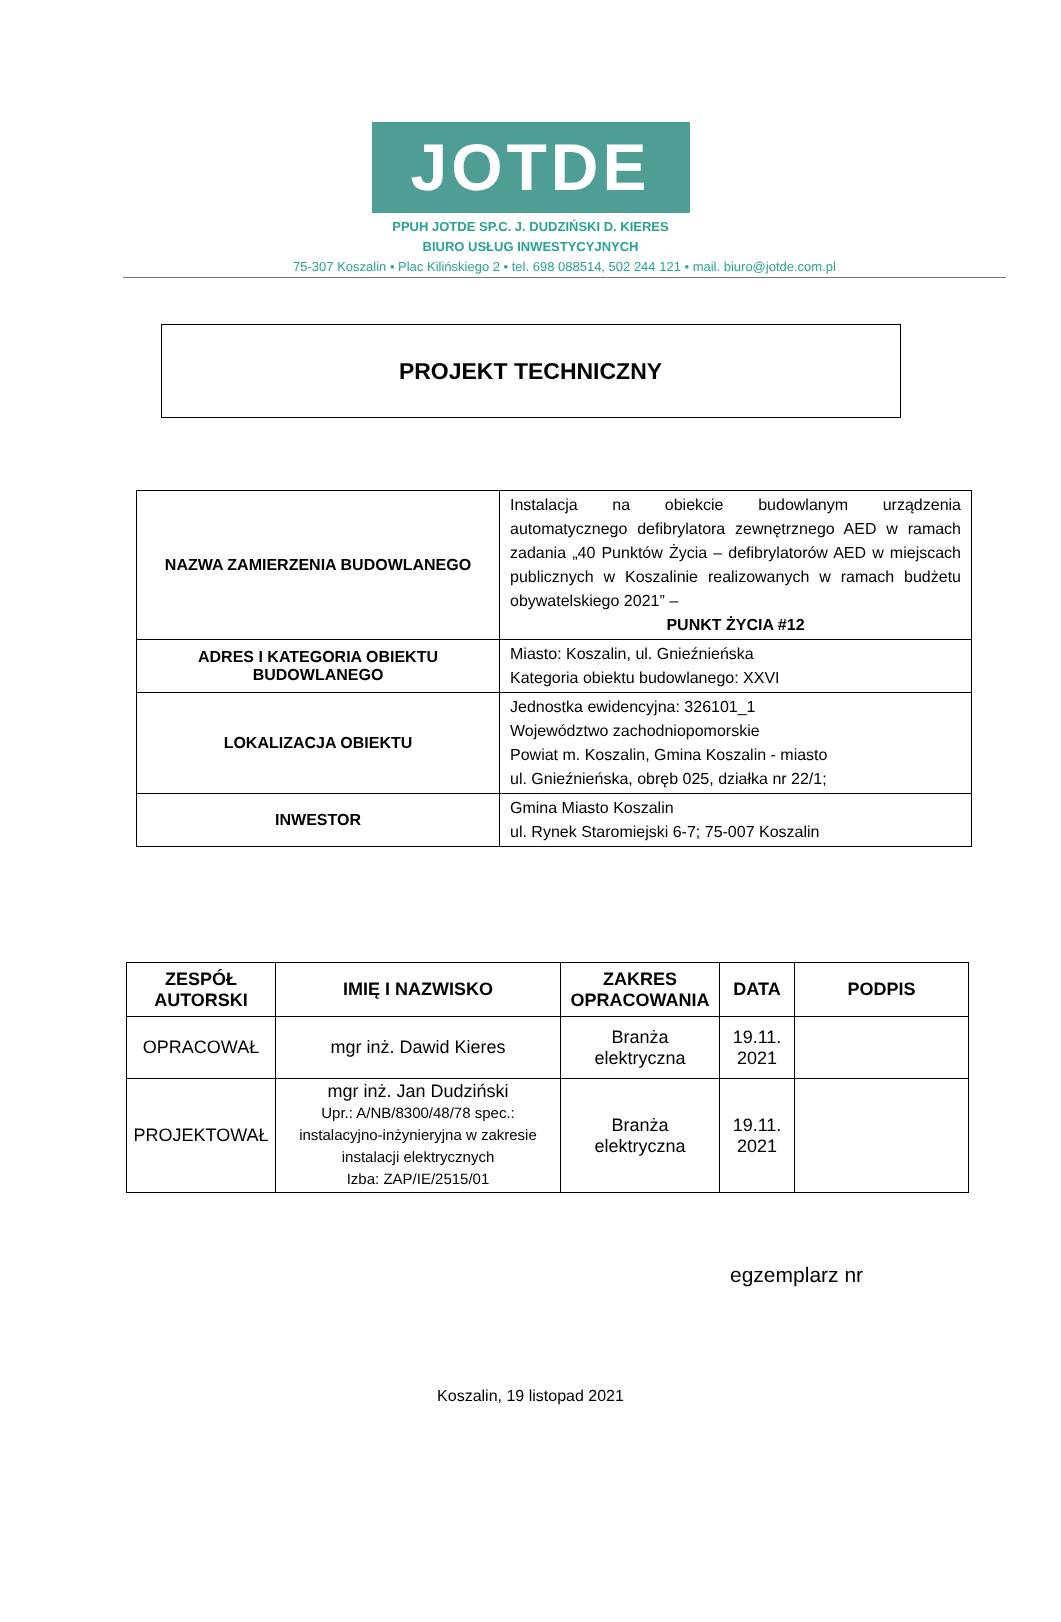JOTDE
PPUH JOTDE SP.C. J. DUDZIŃSKI D. KIERES
BIURO USŁUG INWESTYCYJNYCH
75-307 Koszalin • Plac Kilińskiego 2 • tel. 698 088514, 502 244 121 • mail. biuro@jotde.com.pl
PROJEKT TECHNICZNY
| NAZWA ZAMIERZENIA BUDOWLANEGO | Instalacja na obiekcie budowlanym urządzenia automatycznego defibrylatora zewnętrznego AED w ramach zadania „40 Punktów Życia – defibrylatorów AED w miejscach publicznych w Koszalinie realizowanych w ramach budżetu obywatelskiego 2021” – PUNKT ŻYCIA #12 |
| ADRES I KATEGORIA OBIEKTU BUDOWLANEGO | Miasto: Koszalin, ul. Gnieźnieńska Kategoria obiektu budowlanego: XXVI |
| LOKALIZACJA OBIEKTU | Jednostka ewidencyjna: 326101_1 Województwo zachodniopomorskie Powiat m. Koszalin, Gmina Koszalin - miasto ul. Gnieźnieńska, obręb 025, działka nr 22/1; |
| INWESTOR | Gmina Miasto Koszalin ul. Rynek Staromiejski 6-7; 75-007 Koszalin |
| ZESPÓŁ AUTORSKI | IMIĘ I NAZWISKO | ZAKRES OPRACOWANIA | DATA | PODPIS |
| --- | --- | --- | --- | --- |
| OPRACOWAŁ | mgr inż. Dawid Kieres | Branża elektryczna | 19.11. 2021 | |
| PROJEKTOWAŁ | mgr inż. Jan Dudziński Upr.: A/NB/8300/48/78 spec.: instalacyjno-inżynieryjna w zakresie instalacji elektrycznych Izba: ZAP/IE/2515/01 | Branża elektryczna | 19.11. 2021 | |
egzemplarz nr
Koszalin, 19 listopad 2021